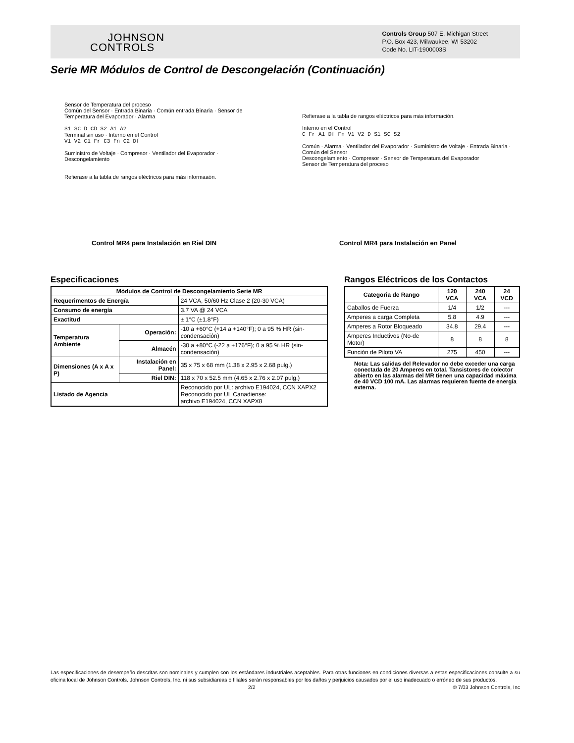JOHNSON
CONTROLS
Controls Group 507 E. Michigan Street
P.O. Box 423, Milwaukee, WI 53202
Code No. LIT-1900003S
Serie MR Módulos de Control de Descongelación (Continuación)
Sensor de Temperatura del proceso
Común del Sensor · Entrada Binaria · Común entrada Binaria · Sensor de Temperatura del Evaporador · Alarma
S1 SC D CD S2 A1 A2
Terminal sin uso · Interno en el Control
V1 V2 C1 Fr C3 Fn C2 Df
Suministro de Voltaje · Compresor · Ventilador del Evaporador · Descongelamiento
Refierase a la tabla de rangos eléctricos para más informaaón.
Refierase a la tabla de rangos eléctricos para más información.
Interno en el Control
C Fr A1 Df Fn V1 V2 D S1 SC S2
Común · Alarma · Ventilador del Evaporador · Suministro de Voltaje · Entrada Binaria · Común del Sensor
Descongelamiento · Compresor · Sensor de Temperatura del Evaporador
Sensor de Temperatura del proceso
Control MR4 para Instalación en Riel DIN
Control MR4 para Instalación en Panel
Especificaciones
| Módulos de Control de Descongelamiento Serie MR | | |
| --- | --- | --- |
| Requerimentos de Energía | | 24 VCA, 50/60 Hz Clase 2 (20-30 VCA) |
| Consumo de energía | | 3.7 VA @ 24 VCA |
| Exactitud | | ± 1°C (±1.8°F) |
| Temperatura Ambiente | Operación: | -10 a +60°C (+14 a +140°F); 0 a 95 % HR (sin-condensación) |
| | Almacén | -30 a +80°C (-22 a +176°F); 0 a 95 % HR (sin-condensación) |
| Dimensiones (A x A x P) | Instalación en Panel: | 35 x 75 x 68 mm (1.38 x 2.95 x 2.68 pulg.) |
| | Riel DIN: | 118 x 70 x 52.5 mm (4.65 x 2.76 x 2.07 pulg.) |
| Listado de Agencia | | Reconocido por UL: archivo E194024, CCN XAPX2 Reconocido por UL Canadiense: archivo E194024, CCN XAPX8 |
Rangos Eléctricos de los Contactos
| Categoria de Rango | 120 VCA | 240 VCA | 24 VCD |
| --- | --- | --- | --- |
| Caballos de Fuerza | 1/4 | 1/2 | --- |
| Amperes a carga Completa | 5.8 | 4.9 | --- |
| Amperes a Rotor Bloqueado | 34.8 | 29.4 | --- |
| Amperes Inductivos (No-de Motor) | 8 | 8 | 8 |
| Función de Piloto VA | 275 | 450 | --- |
Nota: Las salidas del Relevador no debe exceder una carga conectada de 20 Amperes en total. Tansistores de colector abierto en las alarmas del MR tienen una capacidad máxima de 40 VCD 100 mA. Las alarmas requieren fuente de energía externa.
Las especificaciones de desempeño descritas son nominales y cumplen con los estándares industriales aceptables. Para otras funciones en condiciones diversas a estas especificaciones consulte a su oficina local de Johnson Controls. Johnson Controls, Inc. ni sus subsidiareas o filiales serán responsables por los daños y perjuicios causados por el uso inadecuado o erróneo de sus productos.
2/2 © 7/03 Johnson Controls, Inc